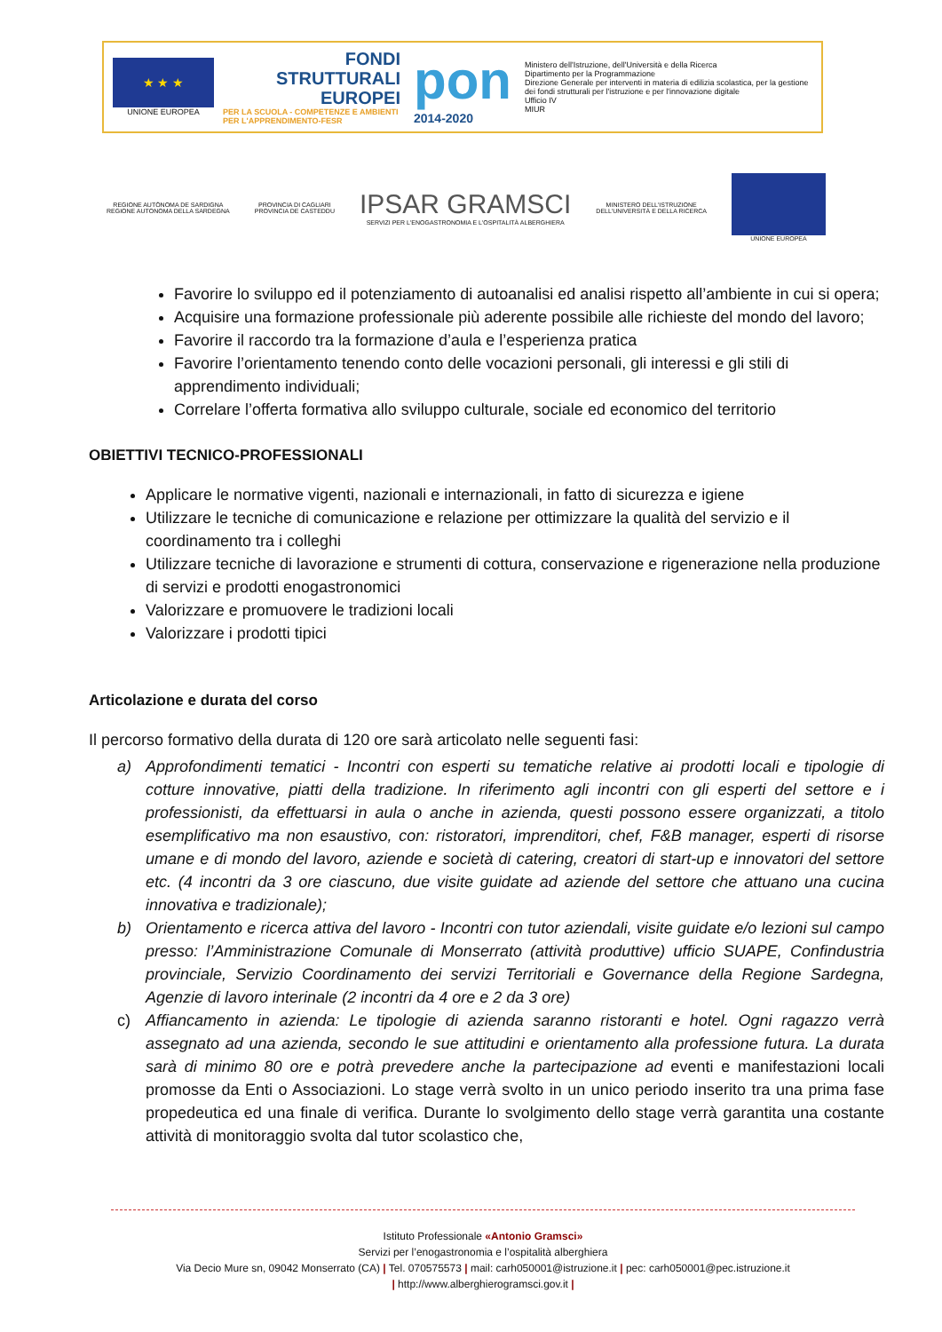★ ★ ★
UNIONE EUROPEA
FONDI
STRUTTURALI
EUROPEI
PER LA SCUOLA - COMPETENZE E AMBIENTI PER L'APPRENDIMENTO-FESR
pon
2014-2020
Ministero dell'Istruzione, dell'Università e della Ricerca
Dipartimento per la Programmazione
Direzione Generale per interventi in materia di edilizia scolastica, per la gestione dei fondi strutturali per l'istruzione e per l'innovazione digitale
Ufficio IV
MIUR
REGIONE AUTÒNOMA DE SARDIGNA
REGIONE AUTONOMA DELLA SARDEGNA
PROVINCIA DI CAGLIARI
PROVINCIA DE CASTEDDU
IPSAR GRAMSCI
SERVIZI PER L'ENOGASTRONOMIA E L'OSPITALITÀ ALBERGHIERA
MINISTERO DELL'ISTRUZIONE
DELL'UNIVERSITÀ E DELLA RICERCA
UNIONE EUROPEA
Favorire lo sviluppo ed il potenziamento di autoanalisi ed analisi rispetto all’ambiente in cui si opera;
Acquisire una formazione professionale più aderente possibile alle richieste del mondo del lavoro;
Favorire il raccordo tra la formazione d’aula e l’esperienza pratica
Favorire l’orientamento tenendo conto delle vocazioni personali, gli interessi e gli stili di apprendimento individuali;
Correlare l’offerta formativa allo sviluppo culturale, sociale ed economico del territorio
OBIETTIVI TECNICO-PROFESSIONALI
Applicare le normative vigenti, nazionali e internazionali, in fatto di sicurezza e igiene
Utilizzare le tecniche di comunicazione e relazione per ottimizzare la qualità del servizio e il coordinamento tra i colleghi
Utilizzare tecniche di lavorazione e strumenti di cottura, conservazione e rigenerazione nella produzione di servizi e prodotti enogastronomici
Valorizzare e promuovere le tradizioni locali
Valorizzare i prodotti tipici
Articolazione e durata del corso
Il percorso formativo della durata di 120 ore sarà articolato nelle seguenti fasi:
a) Approfondimenti tematici - Incontri con esperti su tematiche relative ai prodotti locali e tipologie di cotture innovative, piatti della tradizione. In riferimento agli incontri con gli esperti del settore e i professionisti, da effettuarsi in aula o anche in azienda, questi possono essere organizzati, a titolo esemplificativo ma non esaustivo, con: ristoratori, imprenditori, chef, F&B manager, esperti di risorse umane e di mondo del lavoro, aziende e società di catering, creatori di start-up e innovatori del settore etc. (4 incontri da 3 ore ciascuno, due visite guidate ad aziende del settore che attuano una cucina innovativa e tradizionale);
b) Orientamento e ricerca attiva del lavoro - Incontri con tutor aziendali, visite guidate e/o lezioni sul campo presso: l’Amministrazione Comunale di Monserrato (attività produttive) ufficio SUAPE, Confindustria provinciale, Servizio Coordinamento dei servizi Territoriali e Governance della Regione Sardegna, Agenzie di lavoro interinale (2 incontri da 4 ore e 2 da 3 ore)
c) Affiancamento in azienda: Le tipologie di azienda saranno ristoranti e hotel. Ogni ragazzo verrà assegnato ad una azienda, secondo le sue attitudini e orientamento alla professione futura. La durata sarà di minimo 80 ore e potrà prevedere anche la partecipazione ad eventi e manifestazioni locali promosse da Enti o Associazioni. Lo stage verrà svolto in un unico periodo inserito tra una prima fase propedeutica ed una finale di verifica. Durante lo svolgimento dello stage verrà garantita una costante attività di monitoraggio svolta dal tutor scolastico che,
Istituto Professionale «Antonio Gramsci»
Servizi per l’enogastronomia e l’ospitalità alberghiera
Via Decio Mure sn, 09042 Monserrato (CA) | Tel. 070575573 | mail: carh050001@istruzione.it | pec: carh050001@pec.istruzione.it
| http://www.alberghierogramsci.gov.it |